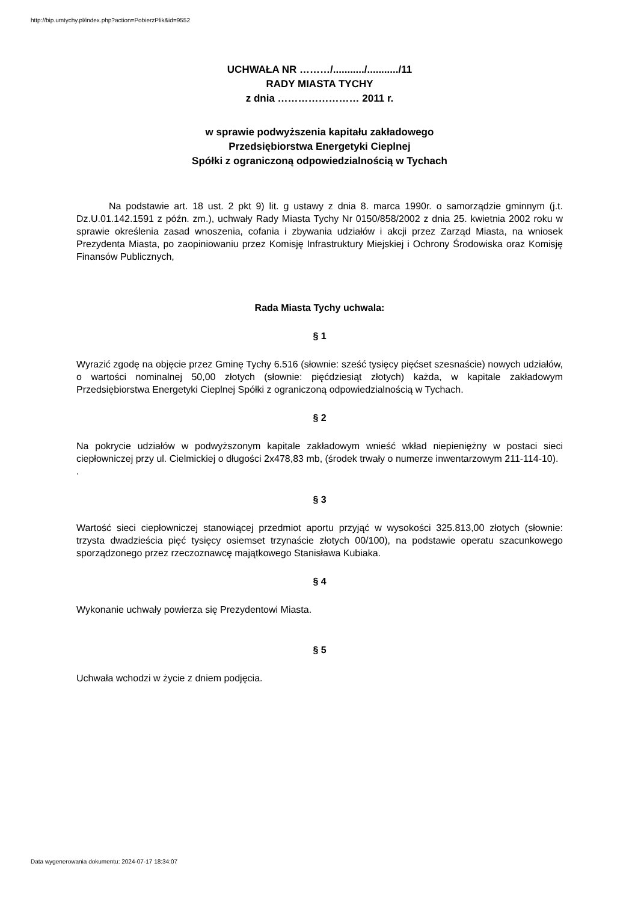http://bip.umtychy.pl/index.php?action=PobierzPlik&id=9552
UCHWAŁA NR ………/.........../.........../11
RADY MIASTA TYCHY
z dnia …………………… 2011 r.
w sprawie podwyższenia kapitału zakładowego
Przedsiębiorstwa Energetyki Cieplnej
Spółki z ograniczoną odpowiedzialnością w Tychach
Na podstawie art. 18 ust. 2 pkt 9) lit. g ustawy z dnia 8. marca 1990r. o samorządzie gminnym (j.t. Dz.U.01.142.1591 z późn. zm.), uchwały Rady Miasta Tychy Nr 0150/858/2002 z dnia 25. kwietnia 2002 roku w sprawie określenia zasad wnoszenia, cofania i zbywania udziałów i akcji przez Zarząd Miasta, na wniosek Prezydenta Miasta, po zaopiniowaniu przez Komisję Infrastruktury Miejskiej i Ochrony Środowiska oraz Komisję Finansów Publicznych,
Rada Miasta Tychy uchwala:
§ 1
Wyrazić zgodę na objęcie przez Gminę Tychy 6.516 (słownie: sześć tysięcy pięćset szesnaście) nowych udziałów, o wartości nominalnej 50,00 złotych (słownie: pięćdziesiąt złotych) każda, w kapitale zakładowym Przedsiębiorstwa Energetyki Cieplnej Spółki z ograniczoną odpowiedzialnością w Tychach.
§ 2
Na pokrycie udziałów w podwyższonym kapitale zakładowym wnieść wkład niepieniężny w postaci sieci ciepłowniczej przy ul. Cielmickiej o długości 2x478,83 mb, (środek trwały o numerze inwentarzowym 211-114-10).
.
§ 3
Wartość sieci ciepłowniczej stanowiącej przedmiot aportu przyjąć w wysokości 325.813,00 złotych (słownie: trzysta dwadzieścia pięć tysięcy osiemset trzynaście złotych 00/100), na podstawie operatu szacunkowego sporządzonego przez rzeczoznawcę majątkowego Stanisława Kubiaka.
§ 4
Wykonanie uchwały powierza się Prezydentowi Miasta.
§ 5
Uchwała wchodzi w życie z dniem podjęcia.
Data wygenerowania dokumentu: 2024-07-17 18:34:07